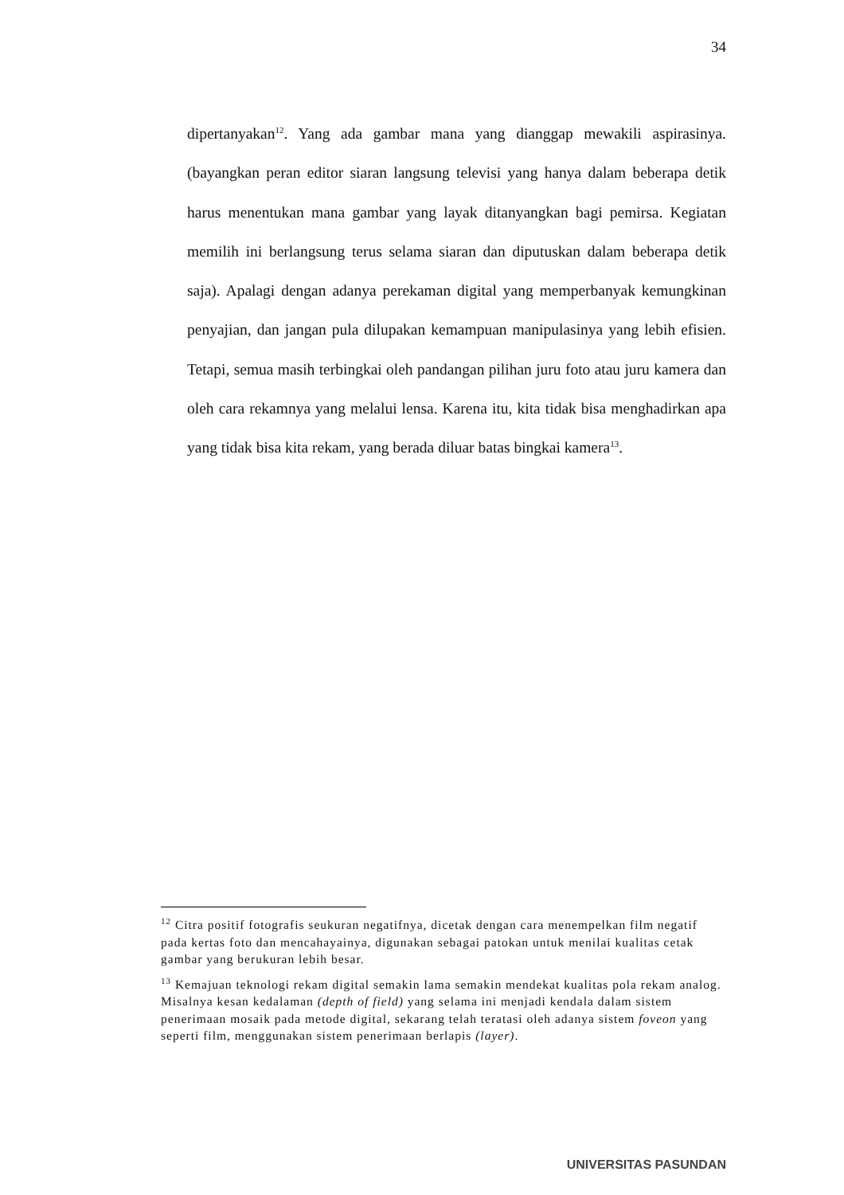34
dipertanyakan<sup>12</sup>. Yang ada gambar mana yang dianggap mewakili aspirasinya. (bayangkan peran editor siaran langsung televisi yang hanya dalam beberapa detik harus menentukan mana gambar yang layak ditanyangkan bagi pemirsa. Kegiatan memilih ini berlangsung terus selama siaran dan diputuskan dalam beberapa detik saja). Apalagi dengan adanya perekaman digital yang memperbanyak kemungkinan penyajian, dan jangan pula dilupakan kemampuan manipulasinya yang lebih efisien. Tetapi, semua masih terbingkai oleh pandangan pilihan juru foto atau juru kamera dan oleh cara rekamnya yang melalui lensa. Karena itu, kita tidak bisa menghadirkan apa yang tidak bisa kita rekam, yang berada diluar batas bingkai kamera<sup>13</sup>.
<sup>12</sup> Citra positif fotografis seukuran negatifnya, dicetak dengan cara menempelkan film negatif pada kertas foto dan mencahayainya, digunakan sebagai patokan untuk menilai kualitas cetak gambar yang berukuran lebih besar.
<sup>13</sup> Kemajuan teknologi rekam digital semakin lama semakin mendekat kualitas pola rekam analog. Misalnya kesan kedalaman (depth of field) yang selama ini menjadi kendala dalam sistem penerimaan mosaik pada metode digital, sekarang telah teratasi oleh adanya sistem foveon yang seperti film, menggunakan sistem penerimaan berlapis (layer).
UNIVERSITAS PASUNDAN